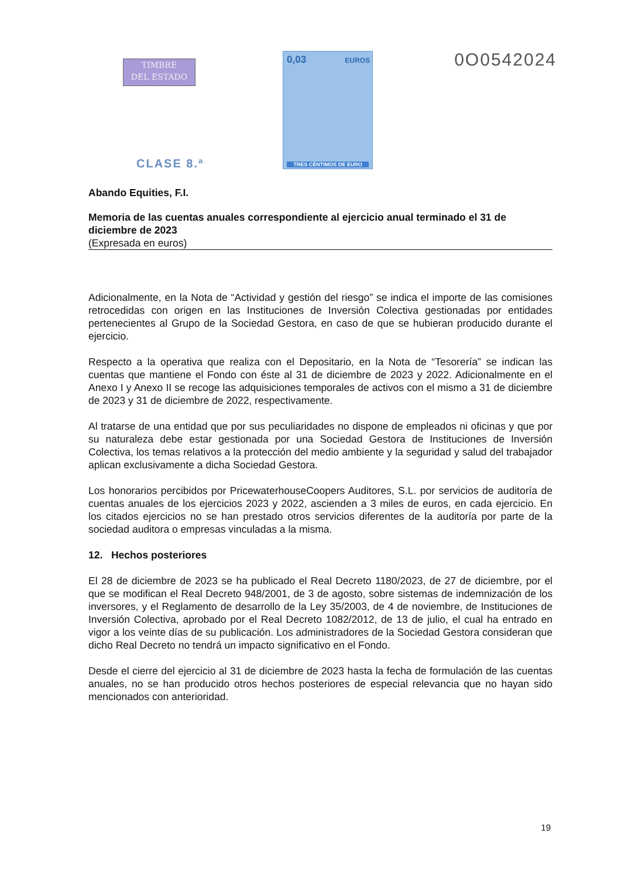TIMBRE
DEL ESTADO
0,03 EUROS
TRES CÉNTIMOS DE EURO
0O0542024
CLASE 8.ª
Abando Equities, F.I.
Memoria de las cuentas anuales correspondiente al ejercicio anual terminado el 31 de diciembre de 2023
(Expresada en euros)
Adicionalmente, en la Nota de “Actividad y gestión del riesgo” se indica el importe de las comisiones retrocedidas con origen en las Instituciones de Inversión Colectiva gestionadas por entidades pertenecientes al Grupo de la Sociedad Gestora, en caso de que se hubieran producido durante el ejercicio.
Respecto a la operativa que realiza con el Depositario, en la Nota de “Tesorería” se indican las cuentas que mantiene el Fondo con éste al 31 de diciembre de 2023 y 2022. Adicionalmente en el Anexo I y Anexo II se recoge las adquisiciones temporales de activos con el mismo a 31 de diciembre de 2023 y 31 de diciembre de 2022, respectivamente.
Al tratarse de una entidad que por sus peculiaridades no dispone de empleados ni oficinas y que por su naturaleza debe estar gestionada por una Sociedad Gestora de Instituciones de Inversión Colectiva, los temas relativos a la protección del medio ambiente y la seguridad y salud del trabajador aplican exclusivamente a dicha Sociedad Gestora.
Los honorarios percibidos por PricewaterhouseCoopers Auditores, S.L. por servicios de auditoría de cuentas anuales de los ejercicios 2023 y 2022, ascienden a 3 miles de euros, en cada ejercicio. En los citados ejercicios no se han prestado otros servicios diferentes de la auditoría por parte de la sociedad auditora o empresas vinculadas a la misma.
12. Hechos posteriores
El 28 de diciembre de 2023 se ha publicado el Real Decreto 1180/2023, de 27 de diciembre, por el que se modifican el Real Decreto 948/2001, de 3 de agosto, sobre sistemas de indemnización de los inversores, y el Reglamento de desarrollo de la Ley 35/2003, de 4 de noviembre, de Instituciones de Inversión Colectiva, aprobado por el Real Decreto 1082/2012, de 13 de julio, el cual ha entrado en vigor a los veinte días de su publicación. Los administradores de la Sociedad Gestora consideran que dicho Real Decreto no tendrá un impacto significativo en el Fondo.
Desde el cierre del ejercicio al 31 de diciembre de 2023 hasta la fecha de formulación de las cuentas anuales, no se han producido otros hechos posteriores de especial relevancia que no hayan sido mencionados con anterioridad.
19